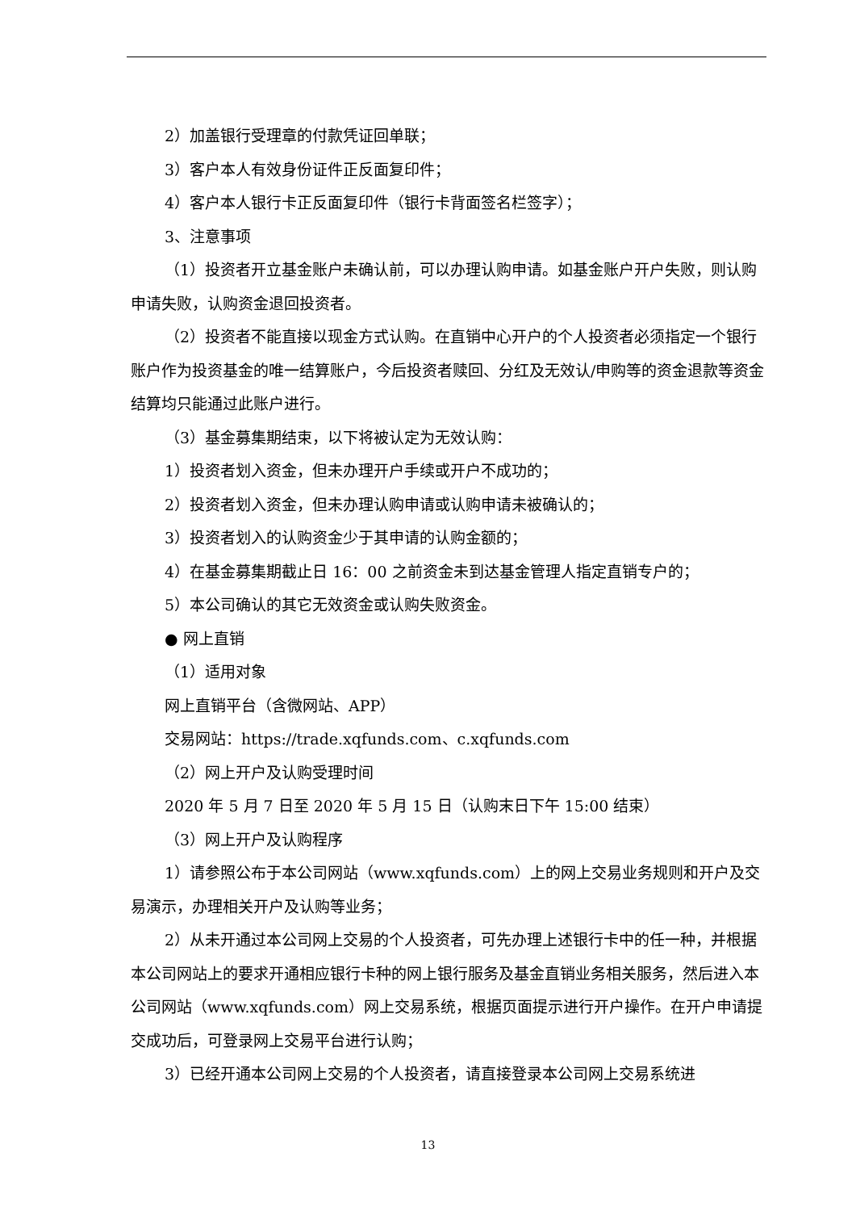2）加盖银行受理章的付款凭证回单联；
3）客户本人有效身份证件正反面复印件；
4）客户本人银行卡正反面复印件（银行卡背面签名栏签字）；
3、注意事项
（1）投资者开立基金账户未确认前，可以办理认购申请。如基金账户开户失败，则认购申请失败，认购资金退回投资者。
（2）投资者不能直接以现金方式认购。在直销中心开户的个人投资者必须指定一个银行账户作为投资基金的唯一结算账户，今后投资者赎回、分红及无效认/申购等的资金退款等资金结算均只能通过此账户进行。
（3）基金募集期结束，以下将被认定为无效认购：
1）投资者划入资金，但未办理开户手续或开户不成功的；
2）投资者划入资金，但未办理认购申请或认购申请未被确认的；
3）投资者划入的认购资金少于其申请的认购金额的；
4）在基金募集期截止日 16：00 之前资金未到达基金管理人指定直销专户的；
5）本公司确认的其它无效资金或认购失败资金。
● 网上直销
（1）适用对象
网上直销平台（含微网站、APP）
交易网站：https://trade.xqfunds.com、c.xqfunds.com
（2）网上开户及认购受理时间
2020 年 5 月 7 日至 2020 年 5 月 15 日（认购末日下午 15:00 结束）
（3）网上开户及认购程序
1）请参照公布于本公司网站（www.xqfunds.com）上的网上交易业务规则和开户及交易演示，办理相关开户及认购等业务；
2）从未开通过本公司网上交易的个人投资者，可先办理上述银行卡中的任一种，并根据本公司网站上的要求开通相应银行卡种的网上银行服务及基金直销业务相关服务，然后进入本公司网站（www.xqfunds.com）网上交易系统，根据页面提示进行开户操作。在开户申请提交成功后，可登录网上交易平台进行认购；
3）已经开通本公司网上交易的个人投资者，请直接登录本公司网上交易系统进
13